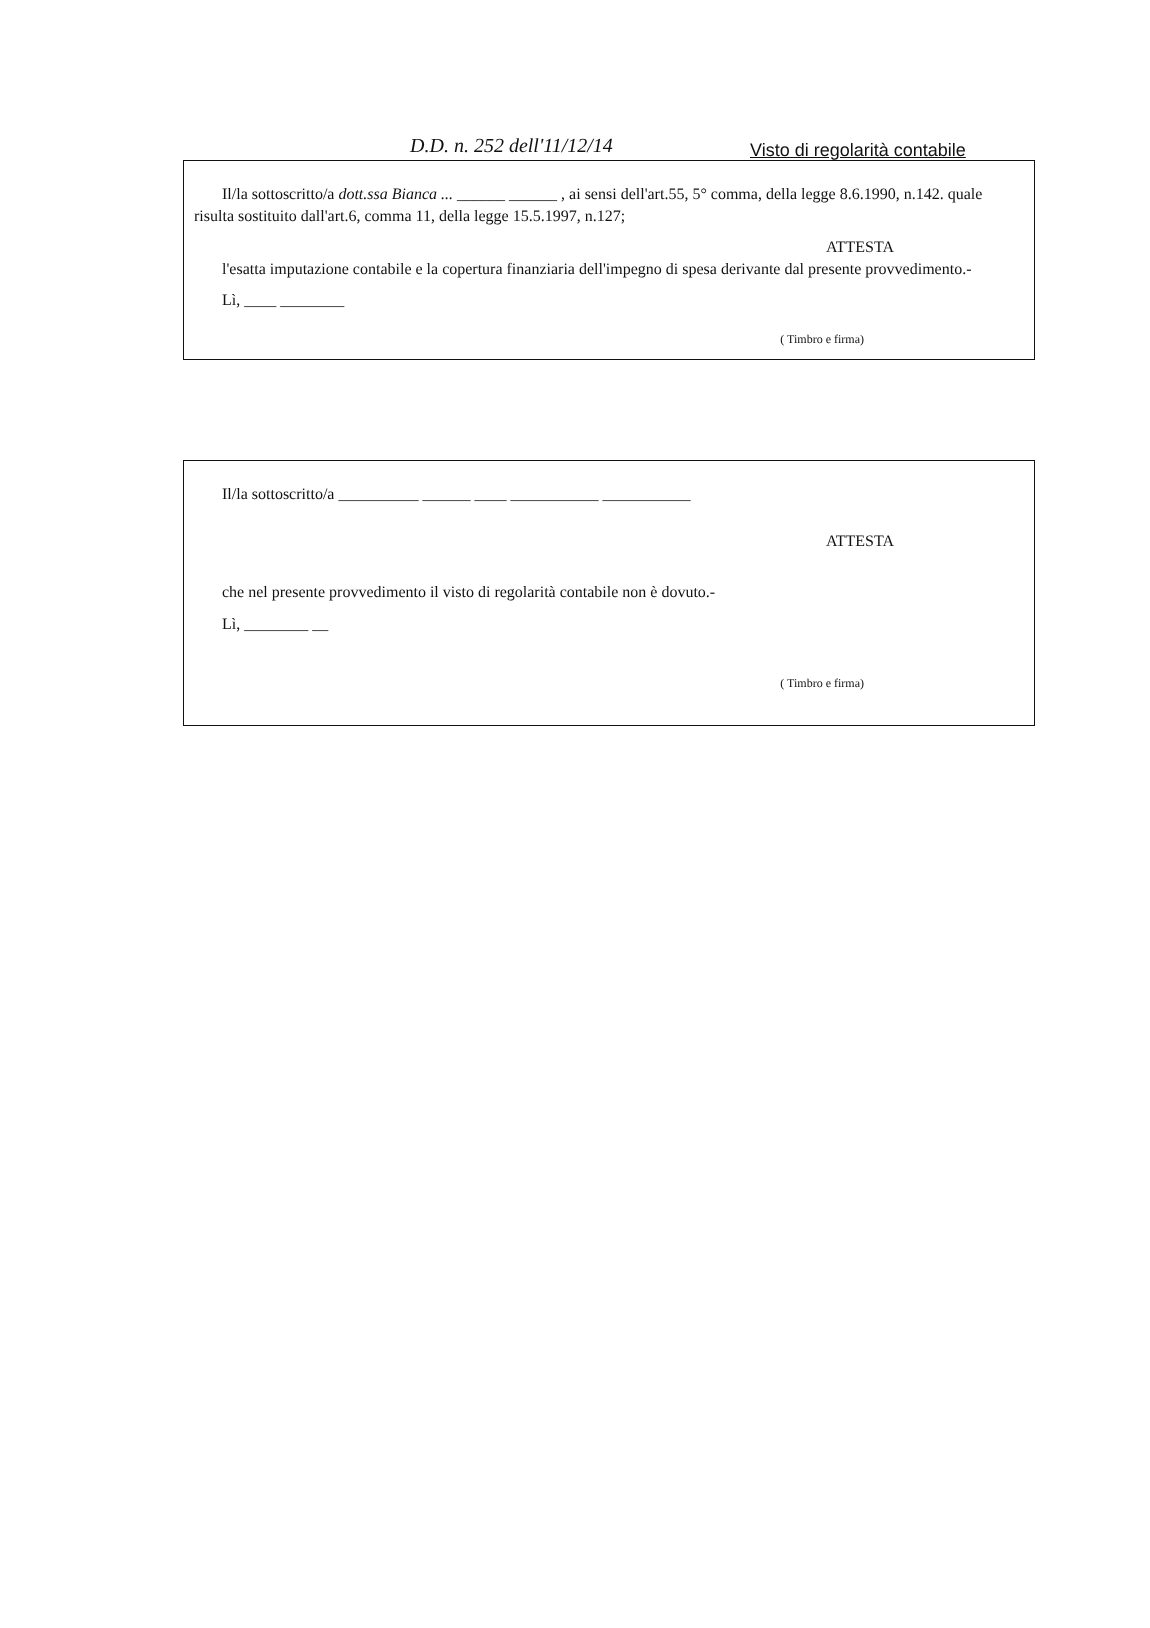D.D. n. 252 dell'11/12/14 Visto di regolarità contabile
Il/la sottoscritto/a dott.ssa Bianca ... ______ ______ , ai sensi dell'art.55, 5° comma, della legge 8.6.1990, n.142. quale risulta sostituito dall'art.6, comma 11, della legge 15.5.1997, n.127;
ATTESTA
l'esatta imputazione contabile e la copertura finanziaria dell'impegno di spesa derivante dal presente provvedimento.-
Lì, ____ ________
( Timbro e firma)
Il/la sottoscritto/a __________ ______ ____ ___________ ___________
ATTESTA
che nel presente provvedimento il visto di regolarità contabile non è dovuto.-
Lì, ________ __
( Timbro e firma)